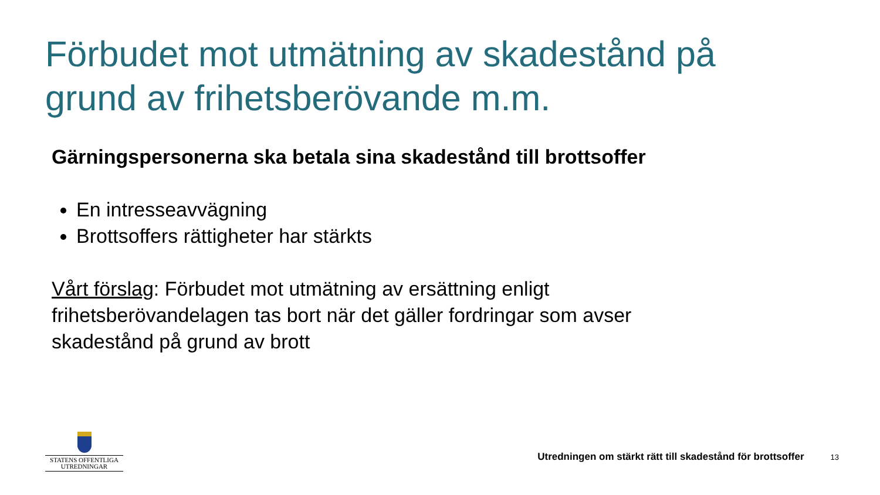Förbudet mot utmätning av skadestånd på grund av frihetsberövande m.m.
Gärningspersonerna ska betala sina skadestånd till brottsoffer
En intresseavvägning
Brottsoffers rättigheter har stärkts
Vårt förslag: Förbudet mot utmätning av ersättning enligt frihetsberövandelagen tas bort när det gäller fordringar som avser skadestånd på grund av brott
STATENS OFFENTLIGA
UTREDNINGAR
Utredningen om stärkt rätt till skadestånd för brottsoffer 13